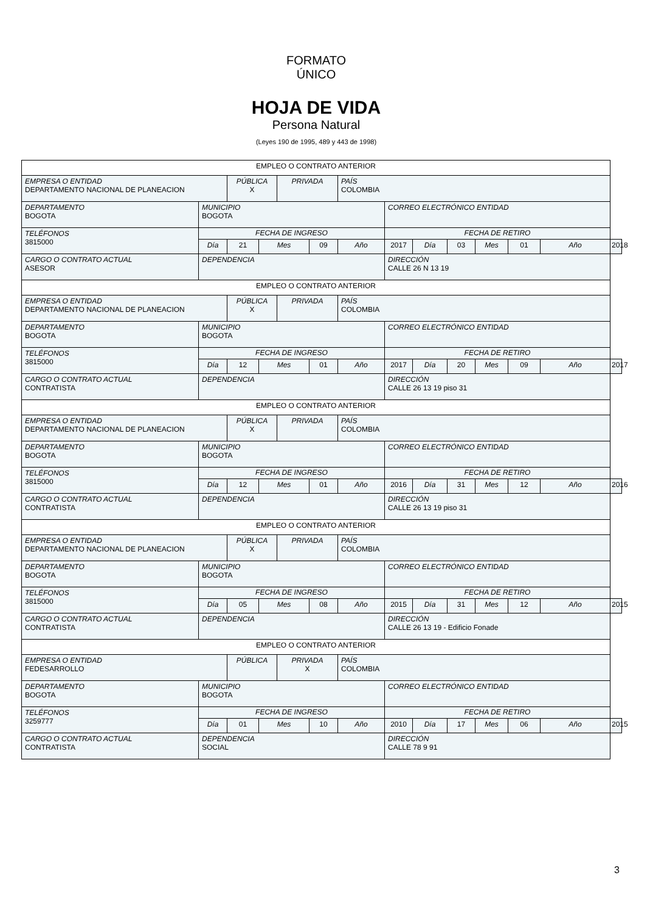FORMATO ÚNICO
HOJA DE VIDA
Persona Natural
(Leyes 190 de 1995, 489 y 443 de 1998)
| EMPLEO O CONTRATO ANTERIOR | | | | | | | | | | | | | |
| EMPRESA O ENTIDAD DEPARTAMENTO NACIONAL DE PLANEACION | | PÚBLICA X | | PRIVADA | | PAÍS COLOMBIA | | | | | | | |
| DEPARTAMENTO BOGOTA | MUNICIPIO BOGOTA | | | | | | CORREO ELECTRÓNICO ENTIDAD | | | | | | |
| TELÉFONOS 3815000 | FECHA DE INGRESO | | | | | | FECHA DE RETIRO | | | | | | |
| | Día | 21 | Mes | | 09 | Año | 2017 | Día | 03 | Mes | 01 | Año | 2018 |
| CARGO O CONTRATO ACTUAL ASESOR | DEPENDENCIA | | | | | | DIRECCIÓN CALLE 26 N 13 19 | | | | | | |
| EMPLEO O CONTRATO ANTERIOR | | | | | | | | | | | | | |
| EMPRESA O ENTIDAD DEPARTAMENTO NACIONAL DE PLANEACION | | PÚBLICA X | | PRIVADA | | PAÍS COLOMBIA | | | | | | | |
| DEPARTAMENTO BOGOTA | MUNICIPIO BOGOTA | | | | | | CORREO ELECTRÓNICO ENTIDAD | | | | | | |
| TELÉFONOS 3815000 | FECHA DE INGRESO | | | | | | FECHA DE RETIRO | | | | | | |
| | Día | 12 | Mes | | 01 | Año | 2017 | Día | 20 | Mes | 09 | Año | 2017 |
| CARGO O CONTRATO ACTUAL CONTRATISTA | DEPENDENCIA | | | | | | DIRECCIÓN CALLE 26 13 19 piso 31 | | | | | | |
| EMPLEO O CONTRATO ANTERIOR | | | | | | | | | | | | | |
| EMPRESA O ENTIDAD DEPARTAMENTO NACIONAL DE PLANEACION | | PÚBLICA X | | PRIVADA | | PAÍS COLOMBIA | | | | | | | |
| DEPARTAMENTO BOGOTA | MUNICIPIO BOGOTA | | | | | | CORREO ELECTRÓNICO ENTIDAD | | | | | | |
| TELÉFONOS 3815000 | FECHA DE INGRESO | | | | | | FECHA DE RETIRO | | | | | | |
| | Día | 12 | Mes | | 01 | Año | 2016 | Día | 31 | Mes | 12 | Año | 2016 |
| CARGO O CONTRATO ACTUAL CONTRATISTA | DEPENDENCIA | | | | | | DIRECCIÓN CALLE 26 13 19 piso 31 | | | | | | |
| EMPLEO O CONTRATO ANTERIOR | | | | | | | | | | | | | |
| EMPRESA O ENTIDAD DEPARTAMENTO NACIONAL DE PLANEACION | | PÚBLICA X | | PRIVADA | | PAÍS COLOMBIA | | | | | | | |
| DEPARTAMENTO BOGOTA | MUNICIPIO BOGOTA | | | | | | CORREO ELECTRÓNICO ENTIDAD | | | | | | |
| TELÉFONOS 3815000 | FECHA DE INGRESO | | | | | | FECHA DE RETIRO | | | | | | |
| | Día | 05 | Mes | | 08 | Año | 2015 | Día | 31 | Mes | 12 | Año | 2015 |
| CARGO O CONTRATO ACTUAL CONTRATISTA | DEPENDENCIA | | | | | | DIRECCIÓN CALLE 26 13 19 - Edificio Fonade | | | | | | |
| EMPLEO O CONTRATO ANTERIOR | | | | | | | | | | | | | |
| EMPRESA O ENTIDAD FEDESARROLLO | | PÚBLICA | | PRIVADA X | | PAÍS COLOMBIA | | | | | | | |
| DEPARTAMENTO BOGOTA | MUNICIPIO BOGOTA | | | | | | CORREO ELECTRÓNICO ENTIDAD | | | | | | |
| TELÉFONOS 3259777 | FECHA DE INGRESO | | | | | | FECHA DE RETIRO | | | | | | |
| | Día | 01 | Mes | | 10 | Año | 2010 | Día | 17 | Mes | 06 | Año | 2015 |
| CARGO O CONTRATO ACTUAL CONTRATISTA | DEPENDENCIA SOCIAL | | | | | | DIRECCIÓN CALLE 78 9 91 | | | | | | |
3